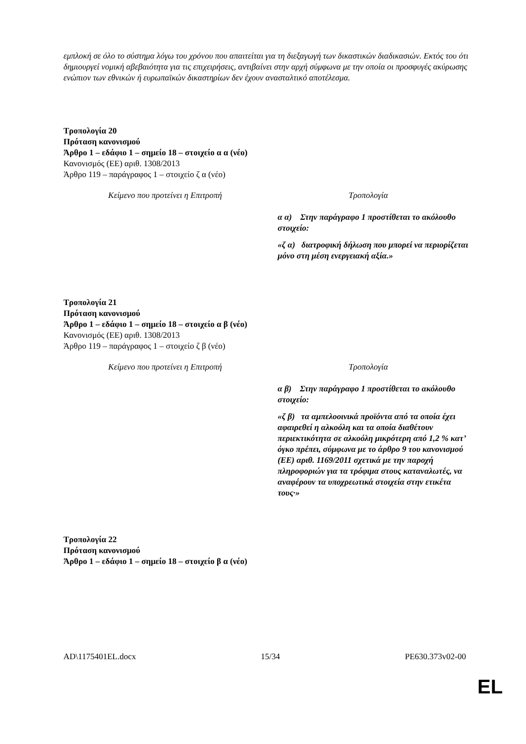εμπλοκή σε όλο το σύστημα λόγω του χρόνου που απαιτείται για τη διεξαγωγή των δικαστικών διαδικασιών. Εκτός του ότι δημιουργεί νομική αβεβαιότητα για τις επιχειρήσεις, αντιβαίνει στην αρχή σύμφωνα με την οποία οι προσφυγές ακύρωσης ενώπιον των εθνικών ή ευρωπαϊκών δικαστηρίων δεν έχουν ανασταλτικό αποτέλεσμα.
Τροπολογία 20
Πρόταση κανονισμού
Άρθρο 1 – εδάφιο 1 – σημείο 18 – στοιχείο α α (νέο)
Κανονισμός (ΕΕ) αριθ. 1308/2013
Άρθρο 119 – παράγραφος 1 – στοιχείο ζ α (νέο)
| Κείμενο που προτείνει η Επιτροπή | Τροπολογία |
| --- | --- |
| | α α) Στην παράγραφο 1 προστίθεται το ακόλουθο στοιχείο: «ζ α) διατροφική δήλωση που μπορεί να περιορίζεται μόνο στη μέση ενεργειακή αξία.» |
Τροπολογία 21
Πρόταση κανονισμού
Άρθρο 1 – εδάφιο 1 – σημείο 18 – στοιχείο α β (νέο)
Κανονισμός (ΕΕ) αριθ. 1308/2013
Άρθρο 119 – παράγραφος 1 – στοιχείο ζ β (νέο)
| Κείμενο που προτείνει η Επιτροπή | Τροπολογία |
| --- | --- |
| | α β) Στην παράγραφο 1 προστίθεται το ακόλουθο στοιχείο: «ζ β) τα αμπελοοινικά προϊόντα από τα οποία έχει αφαιρεθεί η αλκοόλη και τα οποία διαθέτουν περιεκτικότητα σε αλκοόλη μικρότερη από 1,2 % κατ’ όγκο πρέπει, σύμφωνα με το άρθρο 9 του κανονισμού (ΕΕ) αριθ. 1169/2011 σχετικά με την παροχή πληροφοριών για τα τρόφιμα στους καταναλωτές, να αναφέρουν τα υποχρεωτικά στοιχεία στην ετικέτα τους·» |
Τροπολογία 22
Πρόταση κανονισμού
Άρθρο 1 – εδάφιο 1 – σημείο 18 – στοιχείο β α (νέο)
AD\1175401EL.docx 15/34 PE630.373v02-00
EL